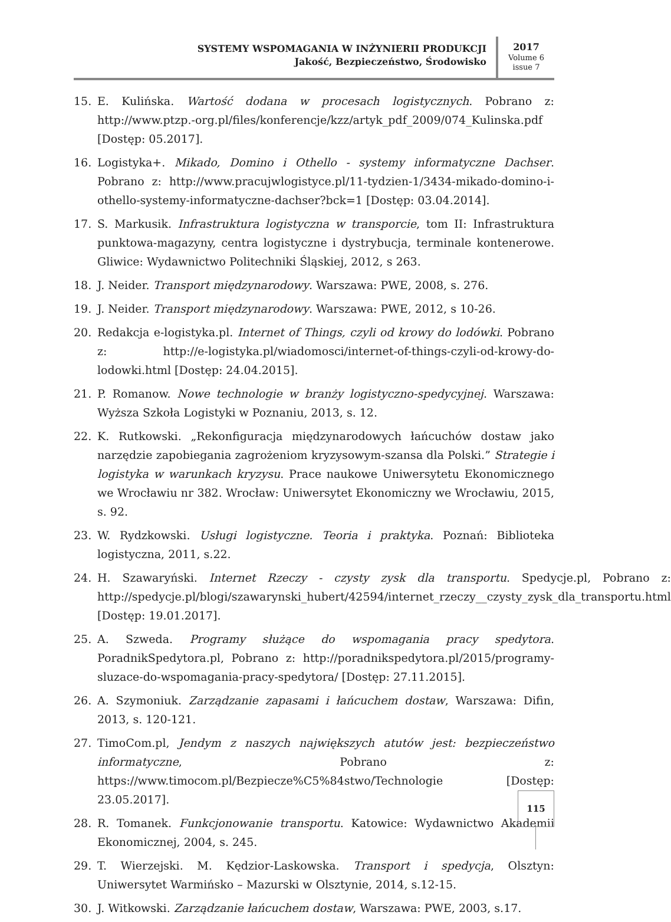SYSTEMY WSPOMAGANIA W INŻYNIERII PRODUKCJI
Jakość, Bezpieczeństwo, Środowisko
2017
Volume 6
issue 7
15. E. Kulińska. Wartość dodana w procesach logistycznych. Pobrano z: http://www.ptzp.-org.pl/files/konferencje/kzz/artyk_pdf_2009/074_Kulinska.pdf [Dostęp: 05.2017].
16. Logistyka+. Mikado, Domino i Othello - systemy informatyczne Dachser. Pobrano z: http://www.pracujwlogistyce.pl/11-tydzien-1/3434-mikado-domino-i-othello-systemy-informatyczne-dachser?bck=1 [Dostęp: 03.04.2014].
17. S. Markusik. Infrastruktura logistyczna w transporcie, tom II: Infrastruktura punktowa-magazyny, centra logistyczne i dystrybucja, terminale kontenerowe. Gliwice: Wydawnictwo Politechniki Śląskiej, 2012, s 263.
18. J. Neider. Transport międzynarodowy. Warszawa: PWE, 2008, s. 276.
19. J. Neider. Transport międzynarodowy. Warszawa: PWE, 2012, s 10-26.
20. Redakcja e-logistyka.pl. Internet of Things, czyli od krowy do lodówki. Pobrano z: http://e-logistyka.pl/wiadomosci/internet-of-things-czyli-od-krowy-do-lodowki.html [Dostęp: 24.04.2015].
21. P. Romanow. Nowe technologie w branży logistyczno-spedycyjnej. Warszawa: Wyższa Szkoła Logistyki w Poznaniu, 2013, s. 12.
22. K. Rutkowski. „Rekonfiguracja międzynarodowych łańcuchów dostaw jako narzędzie zapobiegania zagrożeniom kryzysowym-szansa dla Polski.” Strategie i logistyka w warunkach kryzysu. Prace naukowe Uniwersytetu Ekonomicznego we Wrocławiu nr 382. Wrocław: Uniwersytet Ekonomiczny we Wrocławiu, 2015, s. 92.
23. W. Rydzkowski. Usługi logistyczne. Teoria i praktyka. Poznań: Biblioteka logistyczna, 2011, s.22.
24. H. Szawaryński. Internet Rzeczy - czysty zysk dla transportu. Spedycje.pl, Pobrano z: http://spedycje.pl/blogi/szawarynski_hubert/42594/internet_rzeczy__czysty_zysk_dla_transportu.html [Dostęp: 19.01.2017].
25. A. Szweda. Programy służące do wspomagania pracy spedytora. PoradnikSpedytora.pl, Pobrano z: http://poradnikspedytora.pl/2015/programy-sluzace-do-wspomagania-pracy-spedytora/ [Dostęp: 27.11.2015].
26. A. Szymoniuk. Zarządzanie zapasami i łańcuchem dostaw, Warszawa: Difin, 2013, s. 120-121.
27. TimoCom.pl, Jendym z naszych największych atutów jest: bezpieczeństwo informatyczne, Pobrano z: https://www.timocom.pl/Bezpiecze%C5%84stwo/Technologie [Dostęp: 23.05.2017].
28. R. Tomanek. Funkcjonowanie transportu. Katowice: Wydawnictwo Akademii Ekonomicznej, 2004, s. 245.
29. T. Wierzejski. M. Kędzior-Laskowska. Transport i spedycja, Olsztyn: Uniwersytet Warmińsko – Mazurski w Olsztynie, 2014, s.12-15.
30. J. Witkowski. Zarządzanie łańcuchem dostaw, Warszawa: PWE, 2003, s.17.
115